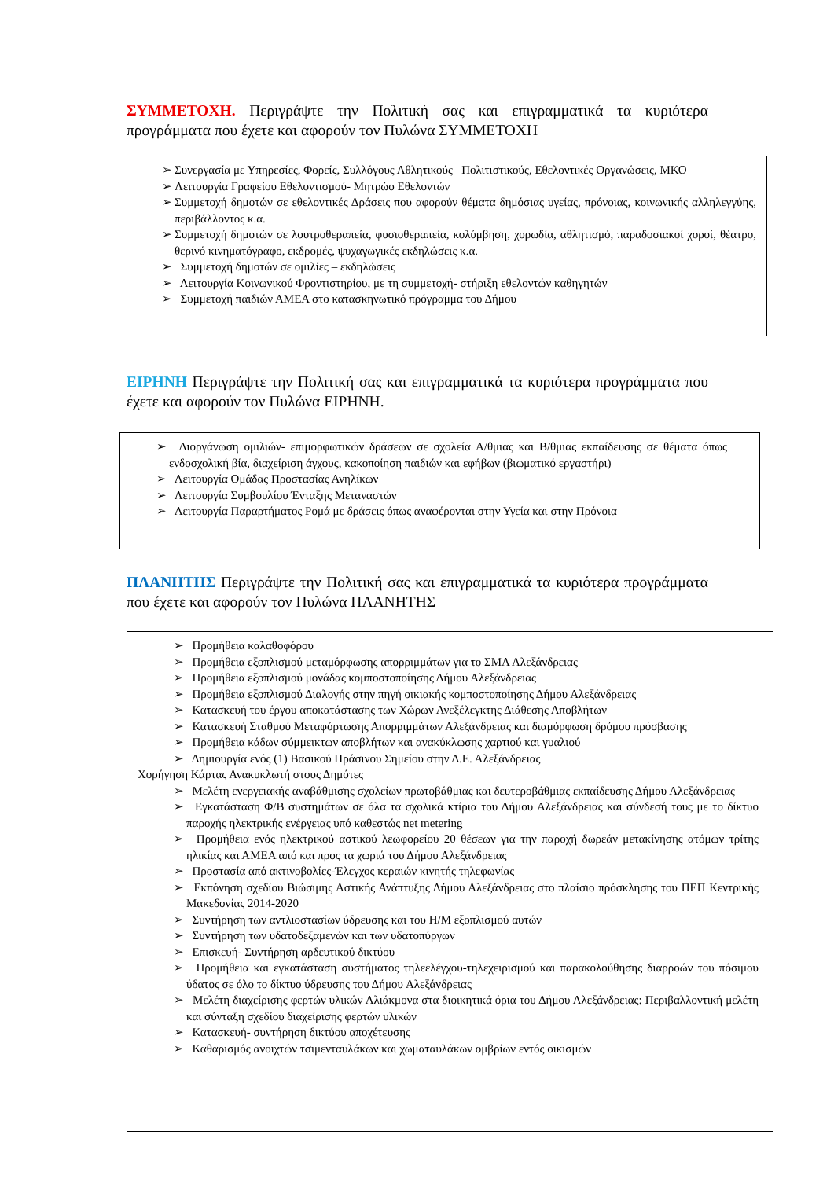ΣΥΜΜΕΤΟΧΗ. Περιγράψτε την Πολιτική σας και επιγραμματικά τα κυριότερα προγράμματα που έχετε και αφορούν τον Πυλώνα ΣΥΜΜΕΤΟΧΗ
➢ Συνεργασία με Υπηρεσίες, Φορείς, Συλλόγους Αθλητικούς –Πολιτιστικούς, Εθελοντικές Οργανώσεις, ΜΚΟ
➢ Λειτουργία Γραφείου Εθελοντισμού- Μητρώο Εθελοντών
➢ Συμμετοχή δημοτών σε εθελοντικές Δράσεις που αφορούν θέματα δημόσιας υγείας, πρόνοιας, κοινωνικής αλληλεγγύης, περιβάλλοντος κ.α.
➢ Συμμετοχή δημοτών σε λουτροθεραπεία, φυσιοθεραπεία, κολύμβηση, χορωδία, αθλητισμό, παραδοσιακοί χοροί, θέατρο, θερινό κινηματόγραφο, εκδρομές, ψυχαγωγικές εκδηλώσεις κ.α.
➢ Συμμετοχή δημοτών σε ομιλίες – εκδηλώσεις
➢ Λειτουργία Κοινωνικού Φροντιστηρίου, με τη συμμετοχή- στήριξη εθελοντών καθηγητών
➢ Συμμετοχή παιδιών ΑΜΕΑ στο κατασκηνωτικό πρόγραμμα του Δήμου
ΕΙΡΗΝΗ Περιγράψτε την Πολιτική σας και επιγραμματικά τα κυριότερα προγράμματα που έχετε και αφορούν τον Πυλώνα ΕΙΡΗΝΗ.
➢ Διοργάνωση ομιλιών- επιμορφωτικών δράσεων σε σχολεία Α/θμιας και Β/θμιας εκπαίδευσης σε θέματα όπως ενδοσχολική βία, διαχείριση άγχους, κακοποίηση παιδιών και εφήβων (βιωματικό εργαστήρι)
➢ Λειτουργία Ομάδας Προστασίας Ανηλίκων
➢ Λειτουργία Συμβουλίου Ένταξης Μεταναστών
➢ Λειτουργία Παραρτήματος Ρομά με δράσεις όπως αναφέρονται στην Υγεία και στην Πρόνοια
ΠΛΑΝΗΤΗΣ Περιγράψτε την Πολιτική σας και επιγραμματικά τα κυριότερα προγράμματα που έχετε και αφορούν τον Πυλώνα ΠΛΑΝΗΤΗΣ
➢ Προμήθεια καλαθοφόρου
➢ Προμήθεια εξοπλισμού μεταμόρφωσης απορριμμάτων για το ΣΜΑ Αλεξάνδρειας
➢ Προμήθεια εξοπλισμού μονάδας κομποστοποίησης Δήμου Αλεξάνδρειας
➢ Προμήθεια εξοπλισμού Διαλογής στην πηγή οικιακής κομποστοποίησης Δήμου Αλεξάνδρειας
➢ Κατασκευή του έργου αποκατάστασης των Χώρων Ανεξέλεγκτης Διάθεσης Αποβλήτων
➢ Κατασκευή Σταθμού Μεταφόρτωσης Απορριμμάτων Αλεξάνδρειας και διαμόρφωση δρόμου πρόσβασης
➢ Προμήθεια κάδων σύμμεικτων αποβλήτων και ανακύκλωσης χαρτιού και γυαλιού
➢ Δημιουργία ενός (1) Βασικού Πράσινου Σημείου στην Δ.Ε. Αλεξάνδρειας
Χορήγηση Κάρτας Ανακυκλωτή στους Δημότες
➢ Μελέτη ενεργειακής αναβάθμισης σχολείων πρωτοβάθμιας και δευτεροβάθμιας εκπαίδευσης Δήμου Αλεξάνδρειας
➢ Εγκατάσταση Φ/Β συστημάτων σε όλα τα σχολικά κτίρια του Δήμου Αλεξάνδρειας και σύνδεσή τους με το δίκτυο παροχής ηλεκτρικής ενέργειας υπό καθεστώς net metering
➢ Προμήθεια ενός ηλεκτρικού αστικού λεωφορείου 20 θέσεων για την παροχή δωρεάν μετακίνησης ατόμων τρίτης ηλικίας και ΑΜΕΑ από και προς τα χωριά του Δήμου Αλεξάνδρειας
➢ Προστασία από ακτινοβολίες-Έλεγχος κεραιών κινητής τηλεφωνίας
➢ Εκπόνηση σχεδίου Βιώσιμης Αστικής Ανάπτυξης Δήμου Αλεξάνδρειας στο πλαίσιο πρόσκλησης του ΠΕΠ Κεντρικής Μακεδονίας 2014-2020
➢ Συντήρηση των αντλιοστασίων ύδρευσης και του Η/Μ εξοπλισμού αυτών
➢ Συντήρηση των υδατοδεξαμενών και των υδατοπύργων
➢ Επισκευή- Συντήρηση αρδευτικού δικτύου
➢ Προμήθεια και εγκατάσταση συστήματος τηλεελέγχου-τηλεχειρισμού και παρακολούθησης διαρροών του πόσιμου ύδατος σε όλο το δίκτυο ύδρευσης του Δήμου Αλεξάνδρειας
➢ Μελέτη διαχείρισης φερτών υλικών Αλιάκμονα στα διοικητικά όρια του Δήμου Αλεξάνδρειας: Περιβαλλοντική μελέτη και σύνταξη σχεδίου διαχείρισης φερτών υλικών
➢ Κατασκευή- συντήρηση δικτύου αποχέτευσης
➢ Καθαρισμός ανοιχτών τσιμενταυλάκων και χωματαυλάκων ομβρίων εντός οικισμών